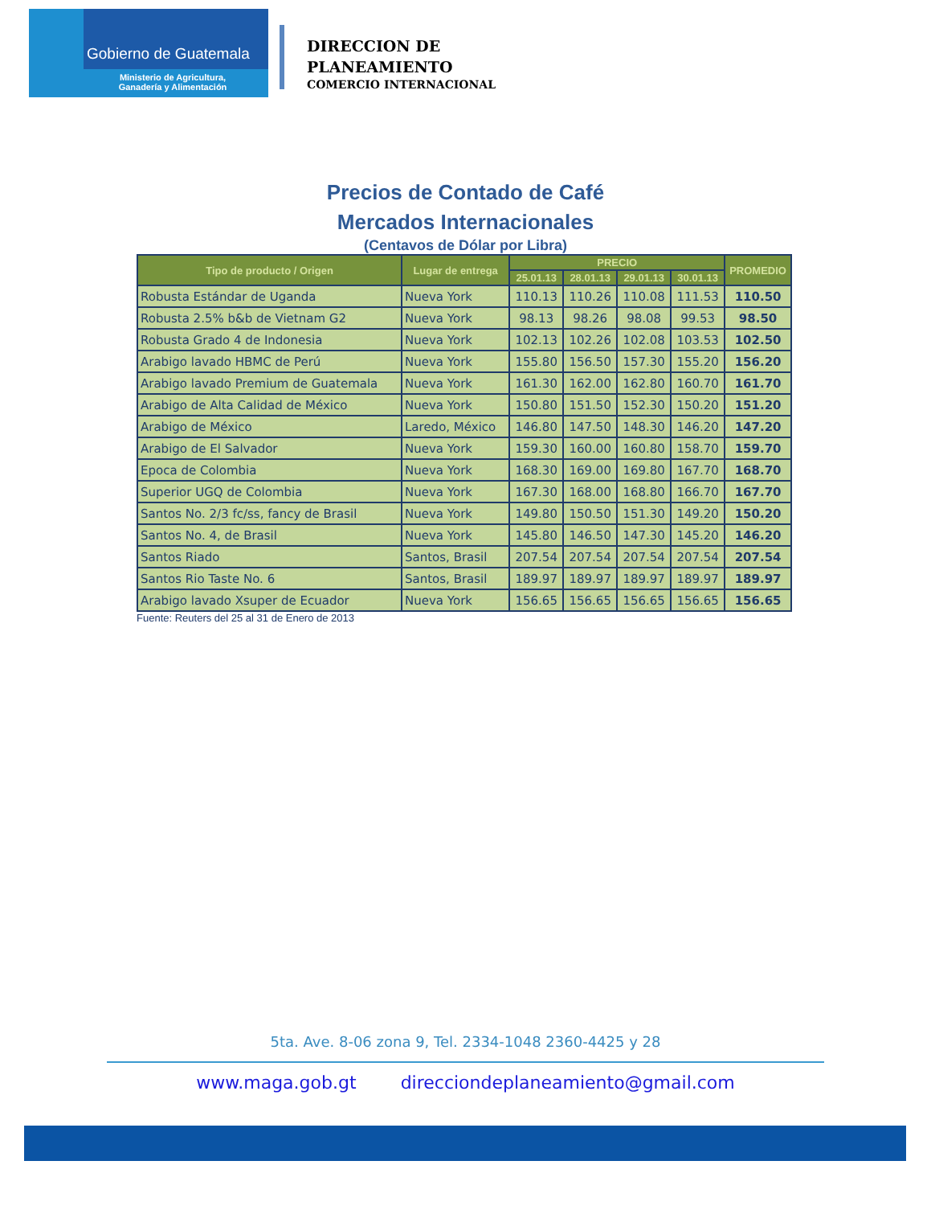Gobierno de Guatemala
Ministerio de Agricultura,
Ganadería y Alimentación
DIRECCION DE
PLANEAMIENTO
COMERCIO INTERNACIONAL
Precios de Contado de Café
Mercados Internacionales
(Centavos de Dólar por Libra)
| Tipo de producto / Origen | Lugar de entrega | PRECIO | | | | PROMEDIO |
| --- | --- | --- | --- | --- | --- | --- |
| | | 25.01.13 | 28.01.13 | 29.01.13 | 30.01.13 | |
| Robusta Estándar de Uganda | Nueva York | 110.13 | 110.26 | 110.08 | 111.53 | 110.50 |
| Robusta 2.5% b&b de Vietnam G2 | Nueva York | 98.13 | 98.26 | 98.08 | 99.53 | 98.50 |
| Robusta Grado 4 de Indonesia | Nueva York | 102.13 | 102.26 | 102.08 | 103.53 | 102.50 |
| Arabigo lavado HBMC de Perú | Nueva York | 155.80 | 156.50 | 157.30 | 155.20 | 156.20 |
| Arabigo lavado Premium de Guatemala | Nueva York | 161.30 | 162.00 | 162.80 | 160.70 | 161.70 |
| Arabigo de Alta Calidad de México | Nueva York | 150.80 | 151.50 | 152.30 | 150.20 | 151.20 |
| Arabigo de México | Laredo, México | 146.80 | 147.50 | 148.30 | 146.20 | 147.20 |
| Arabigo de El Salvador | Nueva York | 159.30 | 160.00 | 160.80 | 158.70 | 159.70 |
| Epoca de Colombia | Nueva York | 168.30 | 169.00 | 169.80 | 167.70 | 168.70 |
| Superior UGQ de Colombia | Nueva York | 167.30 | 168.00 | 168.80 | 166.70 | 167.70 |
| Santos No. 2/3 fc/ss, fancy de Brasil | Nueva York | 149.80 | 150.50 | 151.30 | 149.20 | 150.20 |
| Santos No. 4, de Brasil | Nueva York | 145.80 | 146.50 | 147.30 | 145.20 | 146.20 |
| Santos Riado | Santos, Brasil | 207.54 | 207.54 | 207.54 | 207.54 | 207.54 |
| Santos Rio Taste No. 6 | Santos, Brasil | 189.97 | 189.97 | 189.97 | 189.97 | 189.97 |
| Arabigo lavado Xsuper de Ecuador | Nueva York | 156.65 | 156.65 | 156.65 | 156.65 | 156.65 |
Fuente: Reuters del 25 al 31 de Enero de 2013
5ta. Ave. 8-06 zona 9, Tel. 2334-1048 2360-4425 y 28
www.maga.gob.gt direcciondeplaneamiento@gmail.com